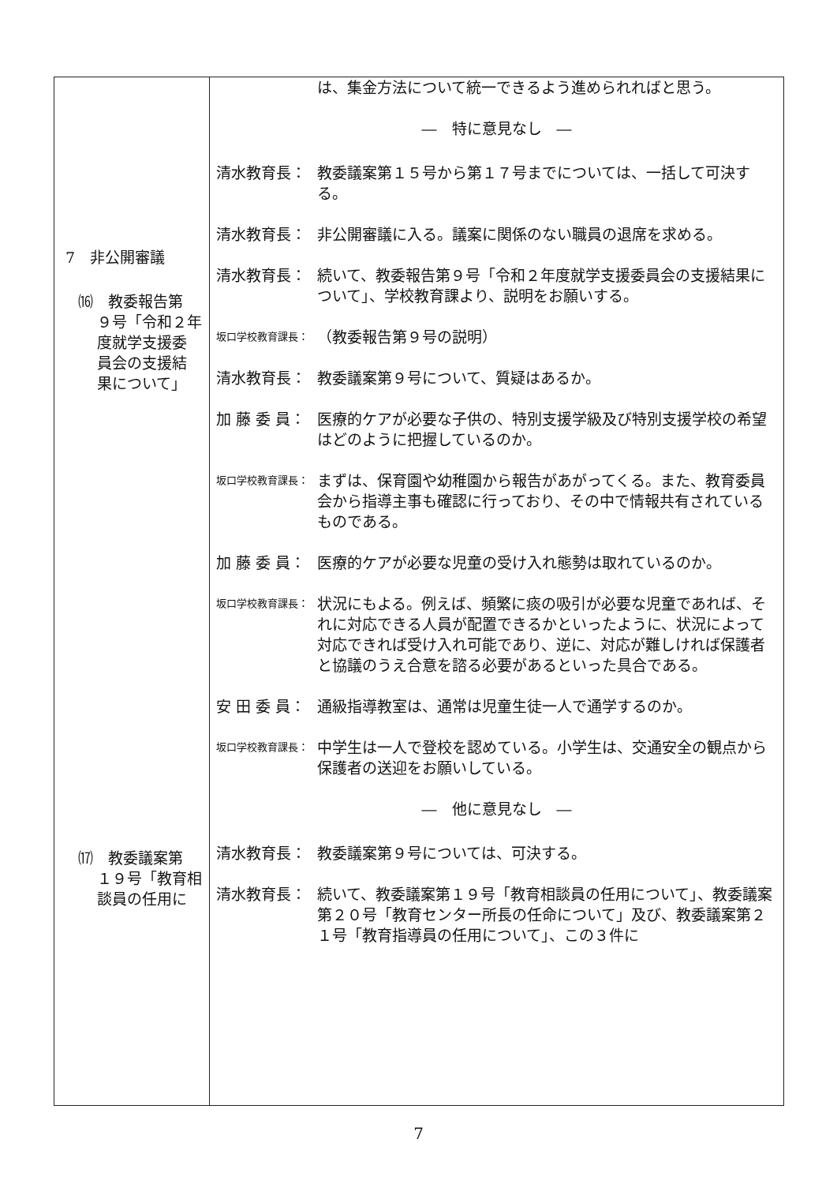| 7 非公開審議 ⒃ 教委報告第 ９号「令和２年 度就学支援委 員会の支援結 果について」 ⒄ 教委議案第 １９号「教育相 談員の任用に | は、集金方法について統一できるよう進められればと思う。 ― 特に意見なし ― 清水教育長： 教委議案第１５号から第１７号までについては、一括して可決する。 清水教育長： 非公開審議に入る。議案に関係のない職員の退席を求める。 清水教育長： 続いて、教委報告第９号「令和２年度就学支援委員会の支援結果について」、学校教育課より、説明をお願いする。 坂口学校教育課長： （教委報告第９号の説明） 清水教育長： 教委議案第９号について、質疑はあるか。 加 藤 委 員： 医療的ケアが必要な子供の、特別支援学級及び特別支援学校の希望はどのように把握しているのか。 坂口学校教育課長： まずは、保育園や幼稚園から報告があがってくる。また、教育委員会から指導主事も確認に行っており、その中で情報共有されているものである。 加 藤 委 員： 医療的ケアが必要な児童の受け入れ態勢は取れているのか。 坂口学校教育課長： 状況にもよる。例えば、頻繁に痰の吸引が必要な児童であれば、それに対応できる人員が配置できるかといったように、状況によって対応できれば受け入れ可能であり、逆に、対応が難しければ保護者と協議のうえ合意を諮る必要があるといった具合である。 安 田 委 員： 通級指導教室は、通常は児童生徒一人で通学するのか。 坂口学校教育課長： 中学生は一人で登校を認めている。小学生は、交通安全の観点から保護者の送迎をお願いしている。 ― 他に意見なし ― 清水教育長： 教委議案第９号については、可決する。 清水教育長： 続いて、教委議案第１９号「教育相談員の任用について」、教委議案第２０号「教育センター所長の任命について」及び、教委議案第２１号「教育指導員の任用について」、この３件に |
7